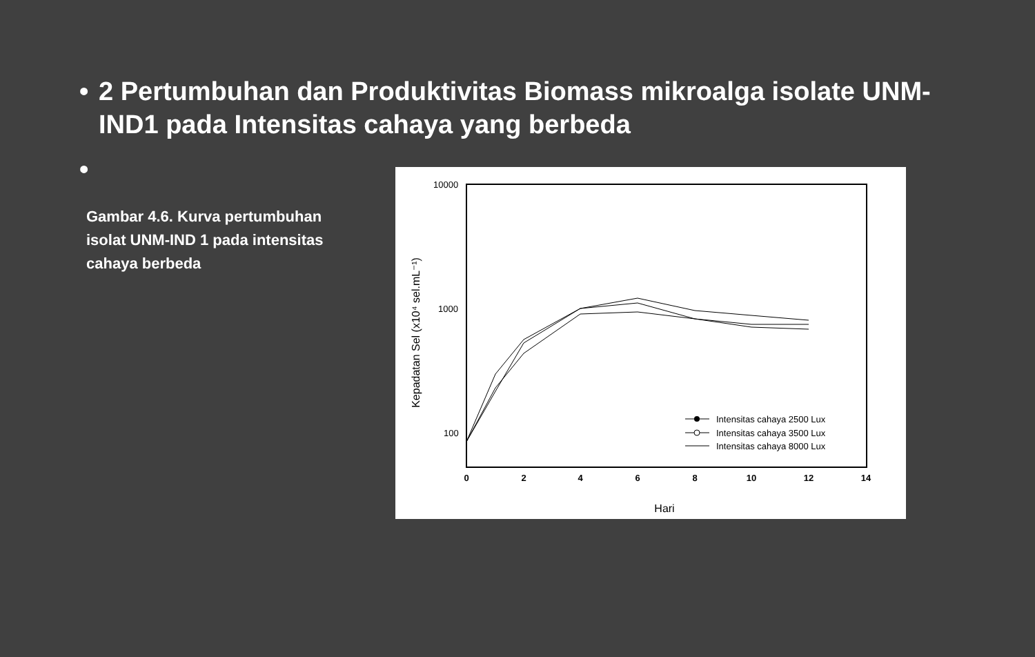• 2 Pertumbuhan dan Produktivitas Biomass mikroalga isolate UNM-IND1 pada Intensitas cahaya yang berbeda
•
Gambar 4.6. Kurva pertumbuhan isolat UNM-IND 1 pada intensitas cahaya berbeda
10000
1000
100
0
2
4
6
8
10
12
14
Hari
Kepadatan Sel (x10⁴ sel.mL⁻¹)
Intensitas cahaya 2500 Lux
Intensitas cahaya 3500 Lux
Intensitas cahaya 8000 Lux